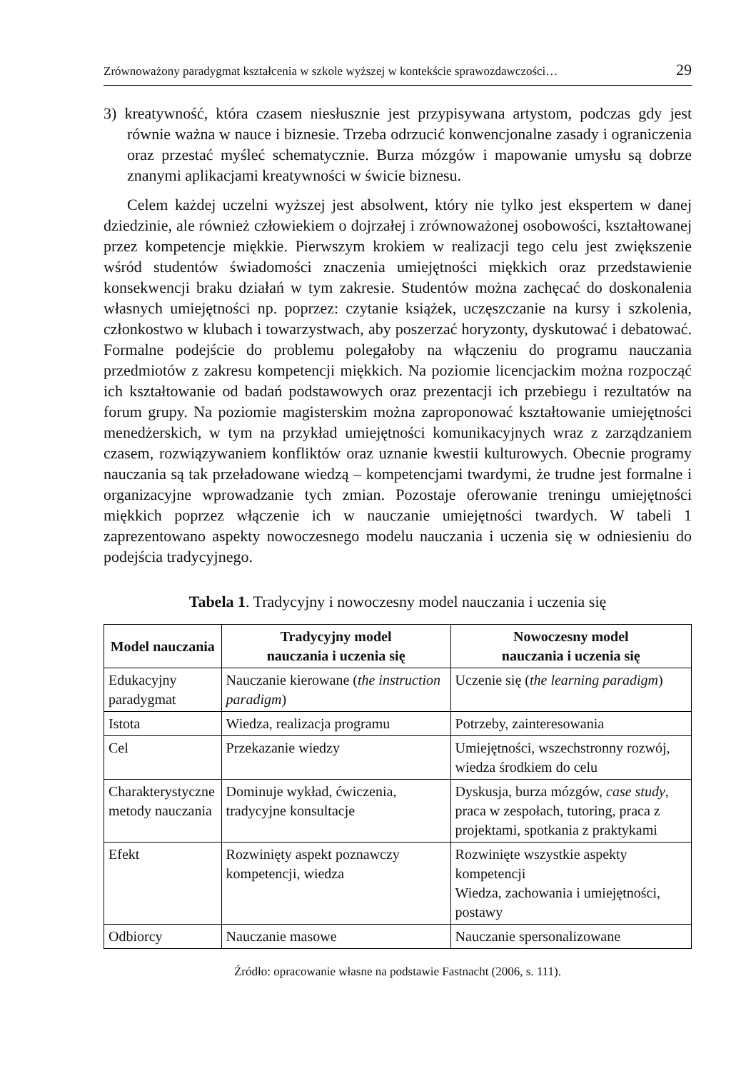Zrównoważony paradygmat kształcenia w szkole wyższej w kontekście sprawozdawczości… 29
3) kreatywność, która czasem niesłusznie jest przypisywana artystom, podczas gdy jest równie ważna w nauce i biznesie. Trzeba odrzucić konwencjonalne zasady i ograniczenia oraz przestać myśleć schematycznie. Burza mózgów i mapowanie umysłu są dobrze znanymi aplikacjami kreatywności w świcie biznesu.
Celem każdej uczelni wyższej jest absolwent, który nie tylko jest ekspertem w danej dziedzinie, ale również człowiekiem o dojrzałej i zrównoważonej osobowości, kształtowanej przez kompetencje miękkie. Pierwszym krokiem w realizacji tego celu jest zwiększenie wśród studentów świadomości znaczenia umiejętności miękkich oraz przedstawienie konsekwencji braku działań w tym zakresie. Studentów można zachęcać do doskonalenia własnych umiejętności np. poprzez: czytanie książek, uczęszczanie na kursy i szkolenia, członkostwo w klubach i towarzystwach, aby poszerzać horyzonty, dyskutować i debatować. Formalne podejście do problemu polegałoby na włączeniu do programu nauczania przedmiotów z zakresu kompetencji miękkich. Na poziomie licencjackim można rozpocząć ich kształtowanie od badań podstawowych oraz prezentacji ich przebiegu i rezultatów na forum grupy. Na poziomie magisterskim można zaproponować kształtowanie umiejętności menedżerskich, w tym na przykład umiejętności komunikacyjnych wraz z zarządzaniem czasem, rozwiązywaniem konfliktów oraz uznanie kwestii kulturowych. Obecnie programy nauczania są tak przeładowane wiedzą – kompetencjami twardymi, że trudne jest formalne i organizacyjne wprowadzanie tych zmian. Pozostaje oferowanie treningu umiejętności miękkich poprzez włączenie ich w nauczanie umiejętności twardych. W tabeli 1 zaprezentowano aspekty nowoczesnego modelu nauczania i uczenia się w odniesieniu do podejścia tradycyjnego.
Tabela 1. Tradycyjny i nowoczesny model nauczania i uczenia się
| Model nauczania | Tradycyjny model nauczania i uczenia się | Nowoczesny model nauczania i uczenia się |
| --- | --- | --- |
| Edukacyjny paradygmat | Nauczanie kierowane ( the instruction paradigm ) | Uczenie się ( the learning paradigm ) |
| Istota | Wiedza, realizacja programu | Potrzeby, zainteresowania |
| Cel | Przekazanie wiedzy | Umiejętności, wszechstronny rozwój, wiedza środkiem do celu |
| Charakterystyczne metody nauczania | Dominuje wykład, ćwiczenia, tradycyjne konsultacje | Dyskusja, burza mózgów, case study , praca w zespołach, tutoring, praca z projektami, spotkania z praktykami |
| Efekt | Rozwinięty aspekt poznawczy kompetencji, wiedza | Rozwinięte wszystkie aspekty kompetencji Wiedza, zachowania i umiejętności, postawy |
| Odbiorcy | Nauczanie masowe | Nauczanie spersonalizowane |
Źródło: opracowanie własne na podstawie Fastnacht (2006, s. 111).